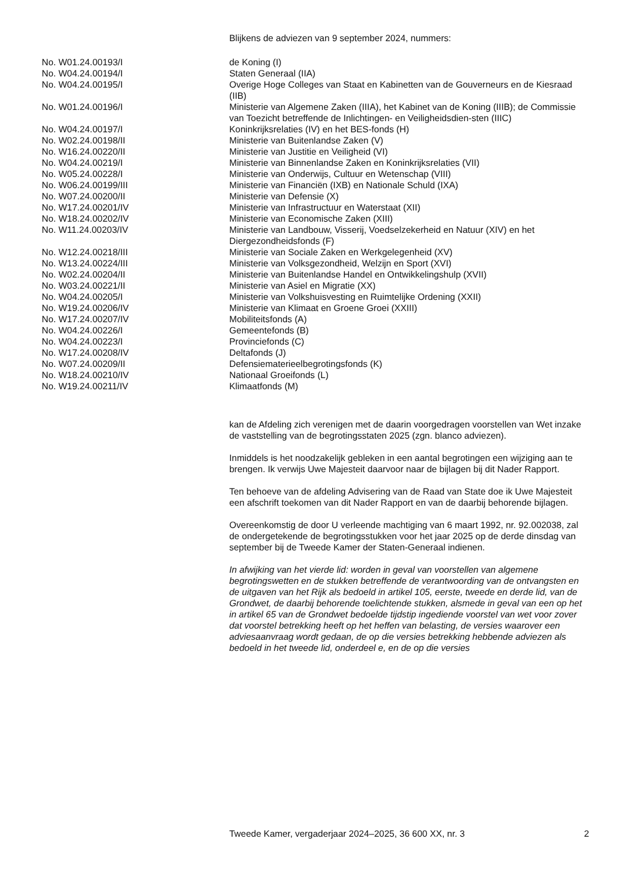Blijkens de adviezen van 9 september 2024, nummers:
| No. W01.24.00193/I | de Koning (I) |
| No. W04.24.00194/I | Staten Generaal (IIA) |
| No. W04.24.00195/I | Overige Hoge Colleges van Staat en Kabinetten van de Gouverneurs en de Kiesraad (IIB) |
| No. W01.24.00196/I | Ministerie van Algemene Zaken (IIIA), het Kabinet van de Koning (IIIB); de Commissie van Toezicht betreffende de Inlichtingen- en Veiligheidsdien-sten (IIIC) |
| No. W04.24.00197/I | Koninkrijksrelaties (IV) en het BES-fonds (H) |
| No. W02.24.00198/II | Ministerie van Buitenlandse Zaken (V) |
| No. W16.24.00220/II | Ministerie van Justitie en Veiligheid (VI) |
| No. W04.24.00219/I | Ministerie van Binnenlandse Zaken en Koninkrijksrelaties (VII) |
| No. W05.24.00228/I | Ministerie van Onderwijs, Cultuur en Wetenschap (VIII) |
| No. W06.24.00199/III | Ministerie van Financiën (IXB) en Nationale Schuld (IXA) |
| No. W07.24.00200/II | Ministerie van Defensie (X) |
| No. W17.24.00201/IV | Ministerie van Infrastructuur en Waterstaat (XII) |
| No. W18.24.00202/IV | Ministerie van Economische Zaken (XIII) |
| No. W11.24.00203/IV | Ministerie van Landbouw, Visserij, Voedselzekerheid en Natuur (XIV) en het Diergezondheidsfonds (F) |
| No. W12.24.00218/III | Ministerie van Sociale Zaken en Werkgelegenheid (XV) |
| No. W13.24.00224/III | Ministerie van Volksgezondheid, Welzijn en Sport (XVI) |
| No. W02.24.00204/II | Ministerie van Buitenlandse Handel en Ontwikkelingshulp (XVII) |
| No. W03.24.00221/II | Ministerie van Asiel en Migratie (XX) |
| No. W04.24.00205/I | Ministerie van Volkshuisvesting en Ruimtelijke Ordening (XXII) |
| No. W19.24.00206/IV | Ministerie van Klimaat en Groene Groei (XXIII) |
| No. W17.24.00207/IV | Mobiliteitsfonds (A) |
| No. W04.24.00226/I | Gemeentefonds (B) |
| No. W04.24.00223/I | Provinciefonds (C) |
| No. W17.24.00208/IV | Deltafonds (J) |
| No. W07.24.00209/II | Defensiematerieelbegrotingsfonds (K) |
| No. W18.24.00210/IV | Nationaal Groeifonds (L) |
| No. W19.24.00211/IV | Klimaatfonds (M) |
kan de Afdeling zich verenigen met de daarin voorgedragen voorstellen van Wet inzake de vaststelling van de begrotingsstaten 2025 (zgn. blanco adviezen).
Inmiddels is het noodzakelijk gebleken in een aantal begrotingen een wijziging aan te brengen. Ik verwijs Uwe Majesteit daarvoor naar de bijlagen bij dit Nader Rapport.
Ten behoeve van de afdeling Advisering van de Raad van State doe ik Uwe Majesteit een afschrift toekomen van dit Nader Rapport en van de daarbij behorende bijlagen.
Overeenkomstig de door U verleende machtiging van 6 maart 1992, nr. 92.002038, zal de ondergetekende de begrotingsstukken voor het jaar 2025 op de derde dinsdag van september bij de Tweede Kamer der Staten-Generaal indienen.
In afwijking van het vierde lid: worden in geval van voorstellen van algemene begrotingswetten en de stukken betreffende de verantwoording van de ontvangsten en de uitgaven van het Rijk als bedoeld in artikel 105, eerste, tweede en derde lid, van de Grondwet, de daarbij behorende toelichtende stukken, alsmede in geval van een op het in artikel 65 van de Grondwet bedoelde tijdstip ingediende voorstel van wet voor zover dat voorstel betrekking heeft op het heffen van belasting, de versies waarover een adviesaanvraag wordt gedaan, de op die versies betrekking hebbende adviezen als bedoeld in het tweede lid, onderdeel e, en de op die versies
Tweede Kamer, vergaderjaar 2024–2025, 36 600 XX, nr. 3 2